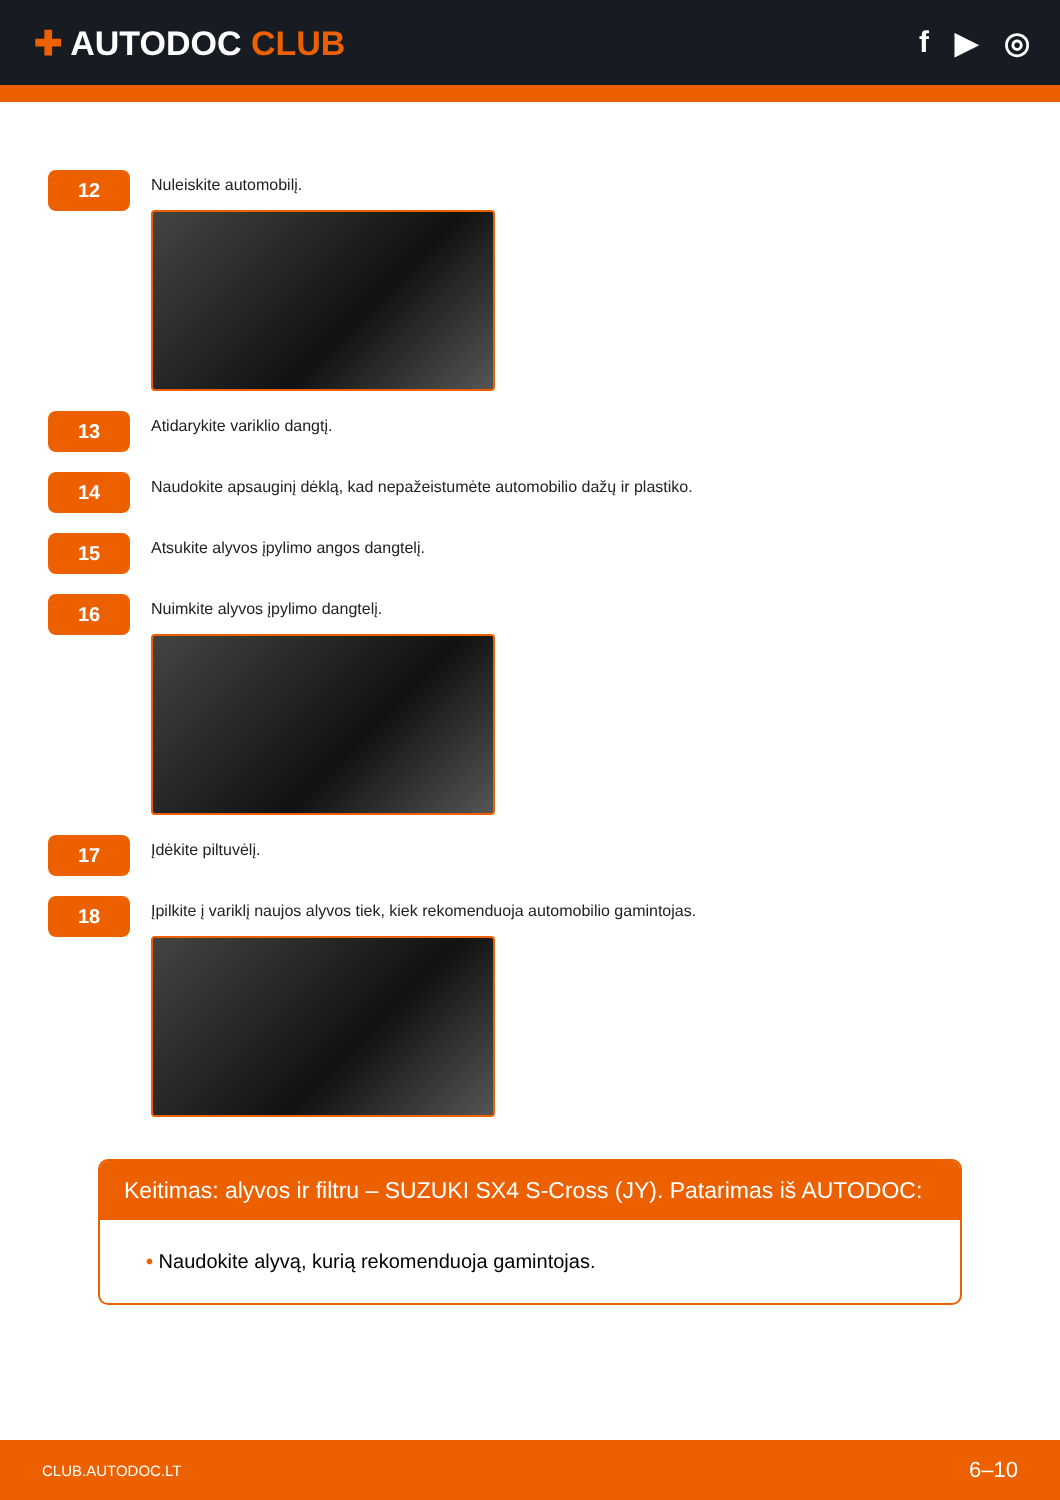✚ AUTODOC CLUB f ▶ ◎
12
Nuleiskite automobilį.
13
Atidarykite variklio dangtį.
14
Naudokite apsauginį dėklą, kad nepažeistumėte automobilio dažų ir plastiko.
15
Atsukite alyvos įpylimo angos dangtelį.
16
Nuimkite alyvos įpylimo dangtelį.
17
Įdėkite piltuvėlį.
18
Įpilkite į variklį naujos alyvos tiek, kiek rekomenduoja automobilio gamintojas.
Keitimas: alyvos ir filtru – SUZUKI SX4 S-Cross (JY). Patarimas iš AUTODOC:
• Naudokite alyvą, kurią rekomenduoja gamintojas.
CLUB.AUTODOC.LT 6–10